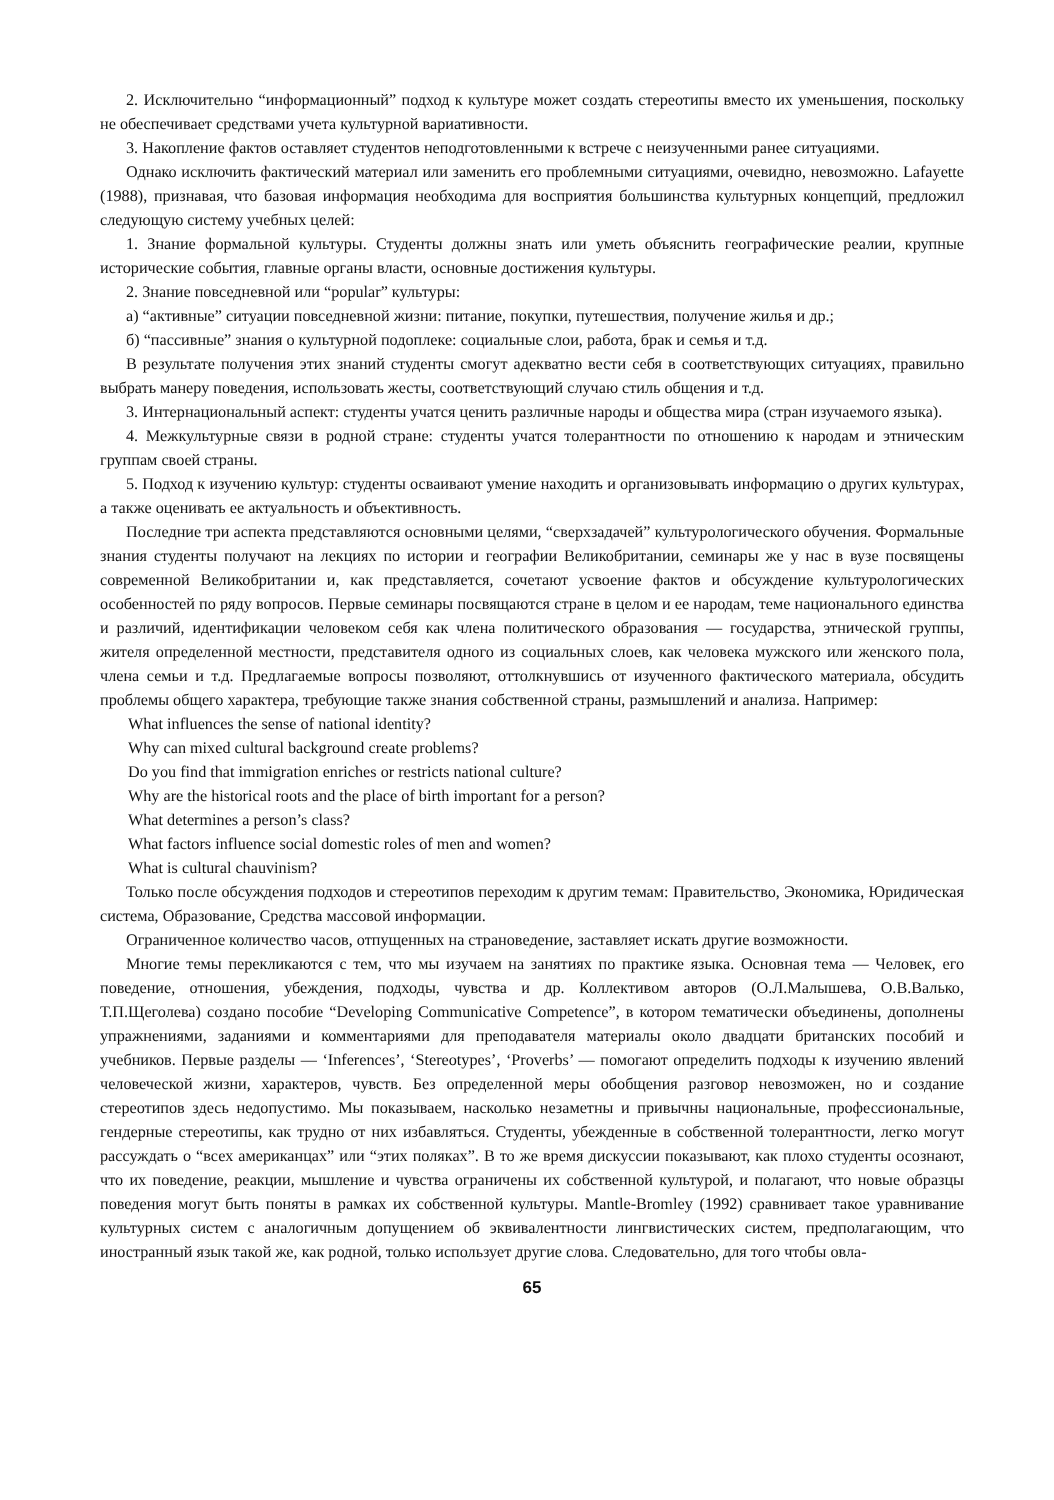2. Исключительно “информационный” подход к культуре может создать стереотипы вместо их уменьшения, поскольку не обеспечивает средствами учета культурной вариативности.
3. Накопление фактов оставляет студентов неподготовленными к встрече с неизученными ранее ситуациями.
Однако исключить фактический материал или заменить его проблемными ситуациями, очевидно, невозможно. Lafayette (1988), признавая, что базовая информация необходима для восприятия большинства культурных концепций, предложил следующую систему учебных целей:
1. Знание формальной культуры. Студенты должны знать или уметь объяснить географические реалии, крупные исторические события, главные органы власти, основные достижения культуры.
2. Знание повседневной или “popular” культуры:
а) “активные” ситуации повседневной жизни: питание, покупки, путешествия, получение жилья и др.;
б) “пассивные” знания о культурной подоплеке: социальные слои, работа, брак и семья и т.д.
В результате получения этих знаний студенты смогут адекватно вести себя в соответствующих ситуациях, правильно выбрать манеру поведения, использовать жесты, соответствующий случаю стиль общения и т.д.
3. Интернациональный аспект: студенты учатся ценить различные народы и общества мира (стран изучаемого языка).
4. Межкультурные связи в родной стране: студенты учатся толерантности по отношению к народам и этническим группам своей страны.
5. Подход к изучению культур: студенты осваивают умение находить и организовывать информацию о других культурах, а также оценивать ее актуальность и объективность.
Последние три аспекта представляются основными целями, “сверхзадачей” культурологического обучения. Формальные знания студенты получают на лекциях по истории и географии Великобритании, семинары же у нас в вузе посвящены современной Великобритании и, как представляется, сочетают усвоение фактов и обсуждение культурологических особенностей по ряду вопросов. Первые семинары посвящаются стране в целом и ее народам, теме национального единства и различий, идентификации человеком себя как члена политического образования — государства, этнической группы, жителя определенной местности, представителя одного из социальных слоев, как человека мужского или женского пола, члена семьи и т.д. Предлагаемые вопросы позволяют, оттолкнувшись от изученного фактического материала, обсудить проблемы общего характера, требующие также знания собственной страны, размышлений и анализа. Например:
What influences the sense of national identity?
Why can mixed cultural background create problems?
Do you find that immigration enriches or restricts national culture?
Why are the historical roots and the place of birth important for a person?
What determines a person’s class?
What factors influence social domestic roles of men and women?
What is cultural chauvinism?
Только после обсуждения подходов и стереотипов переходим к другим темам: Правительство, Экономика, Юридическая система, Образование, Средства массовой информации.
Ограниченное количество часов, отпущенных на страноведение, заставляет искать другие возможности.
Многие темы перекликаются с тем, что мы изучаем на занятиях по практике языка. Основная тема — Человек, его поведение, отношения, убеждения, подходы, чувства и др. Коллективом авторов (О.Л.Малышева, О.В.Валько, Т.П.Щеголева) создано пособие “Developing Communicative Competence”, в котором тематически объединены, дополнены упражнениями, заданиями и комментариями для преподавателя материалы около двадцати британских пособий и учебников. Первые разделы — ‘Inferences’, ‘Stereotypes’, ‘Proverbs’ — помогают определить подходы к изучению явлений человеческой жизни, характеров, чувств. Без определенной меры обобщения разговор невозможен, но и создание стереотипов здесь недопустимо. Мы показываем, насколько незаметны и привычны национальные, профессиональные, гендерные стереотипы, как трудно от них избавляться. Студенты, убежденные в собственной толерантности, легко могут рассуждать о “всех американцах” или “этих поляках”. В то же время дискуссии показывают, как плохо студенты осознают, что их поведение, реакции, мышление и чувства ограничены их собственной культурой, и полагают, что новые образцы поведения могут быть поняты в рамках их собственной культуры. Mantle-Bromley (1992) сравнивает такое уравнивание культурных систем с аналогичным допущением об эквивалентности лингвистических систем, предполагающим, что иностранный язык такой же, как родной, только использует другие слова. Следовательно, для того чтобы овла-
65